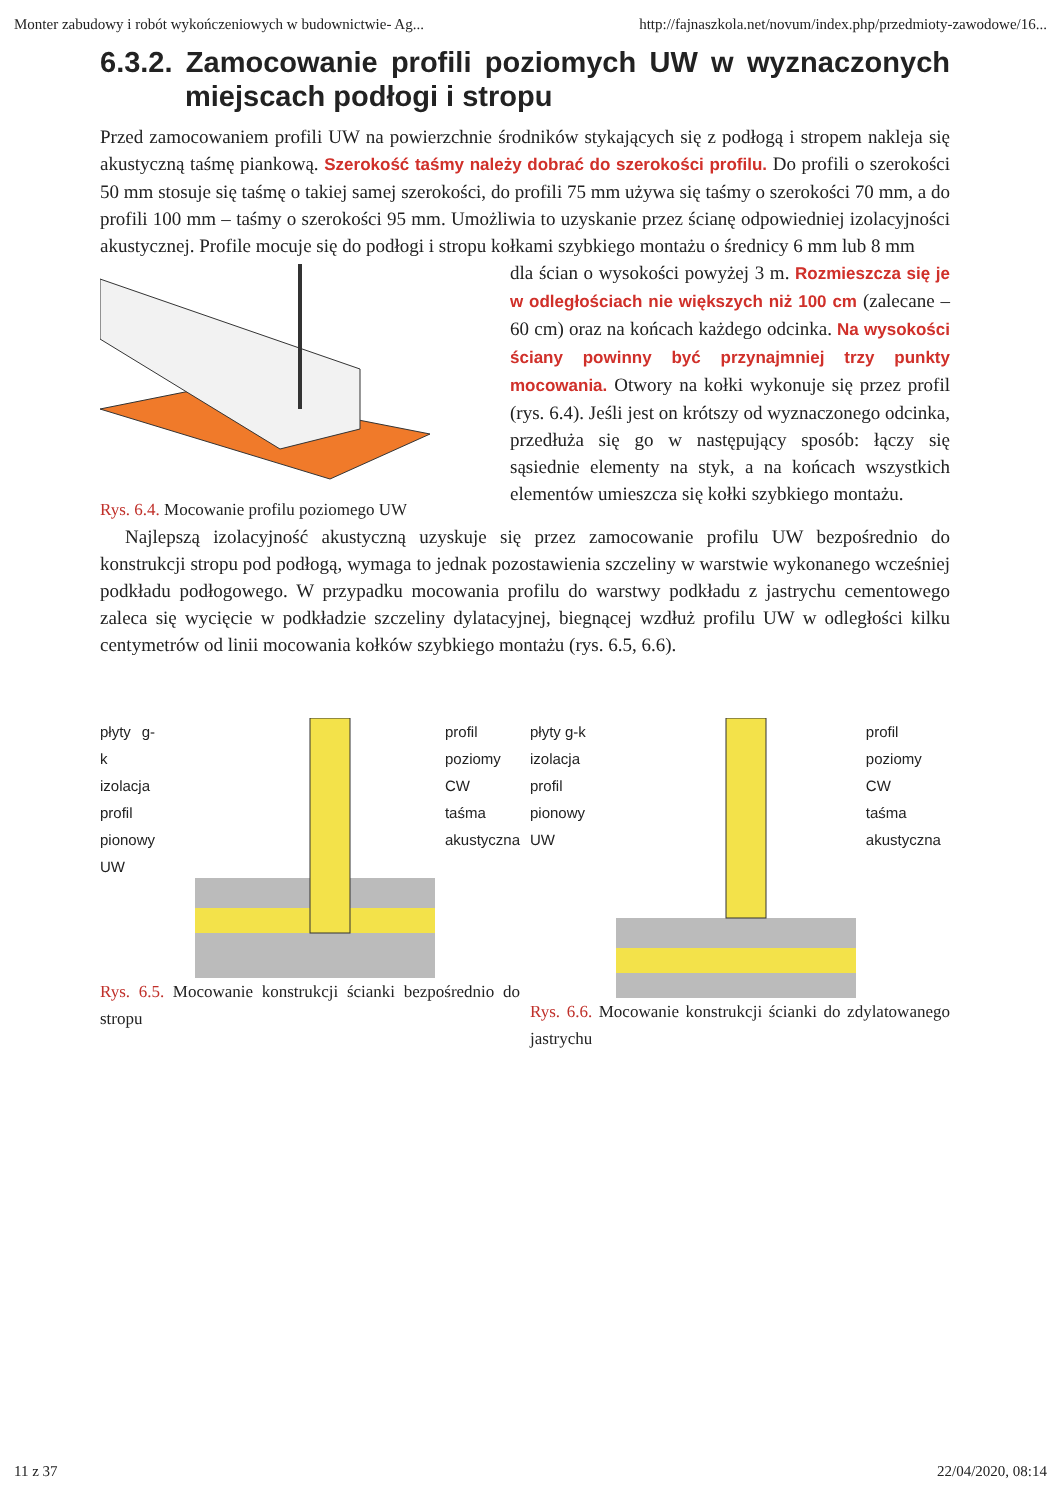Monter zabudowy i robót wykończeniowych w budownictwie- Ag... http://fajnaszkola.net/novum/index.php/przedmioty-zawodowe/16...
6.3.2. Zamocowanie profili poziomych UW w wyznaczonych miejscach podłogi i stropu
Przed zamocowaniem profili UW na powierzchnie środników stykających się z podłogą i stropem nakleja się akustyczną taśmę piankową. Szerokość taśmy należy dobrać do szerokości profilu. Do profili o szerokości 50 mm stosuje się taśmę o takiej samej szerokości, do profili 75 mm używa się taśmy o szerokości 70 mm, a do profili 100 mm – taśmy o szerokości 95 mm. Umożliwia to uzyskanie przez ścianę odpowiedniej izolacyjności akustycznej. Profile mocuje się do podłogi i stropu kołkami szybkiego montażu o średnicy 6 mm lub 8 mm
Rys. 6.4. Mocowanie profilu poziomego UW
dla ścian o wysokości powyżej 3 m. Rozmieszcza się je w odległościach nie większych niż 100 cm (zalecane – 60 cm) oraz na końcach każdego odcinka. Na wysokości ściany powinny być przynajmniej trzy punkty mocowania. Otwory na kołki wykonuje się przez profil (rys. 6.4). Jeśli jest on krótszy od wyznaczonego odcinka, przedłuża się go w następujący sposób: łączy się sąsiednie elementy na styk, a na końcach wszystkich elementów umieszcza się kołki szybkiego montażu.
Najlepszą izolacyjność akustyczną uzyskuje się przez zamocowanie profilu UW bezpośrednio do konstrukcji stropu pod podłogą, wymaga to jednak pozostawienia szczeliny w warstwie wykonanego wcześniej podkładu podłogowego. W przypadku mocowania profilu do warstwy podkładu z jastrychu cementowego zaleca się wycięcie w podkładzie szczeliny dylatacyjnej, biegnącej wzdłuż profilu UW w odległości kilku centymetrów od linii mocowania kołków szybkiego montażu (rys. 6.5, 6.6).
płyty g-k
izolacja
profil
pionowy
UW
profil
poziomy
CW
taśma
akustyczna
Rys. 6.5. Mocowanie konstrukcji ścianki bezpośrednio do stropu
płyty g-k
izolacja
profil
pionowy
UW
profil
poziomy
CW
taśma
akustyczna
Rys. 6.6. Mocowanie konstrukcji ścianki do zdylatowanego jastrychu
11 z 37 22/04/2020, 08:14